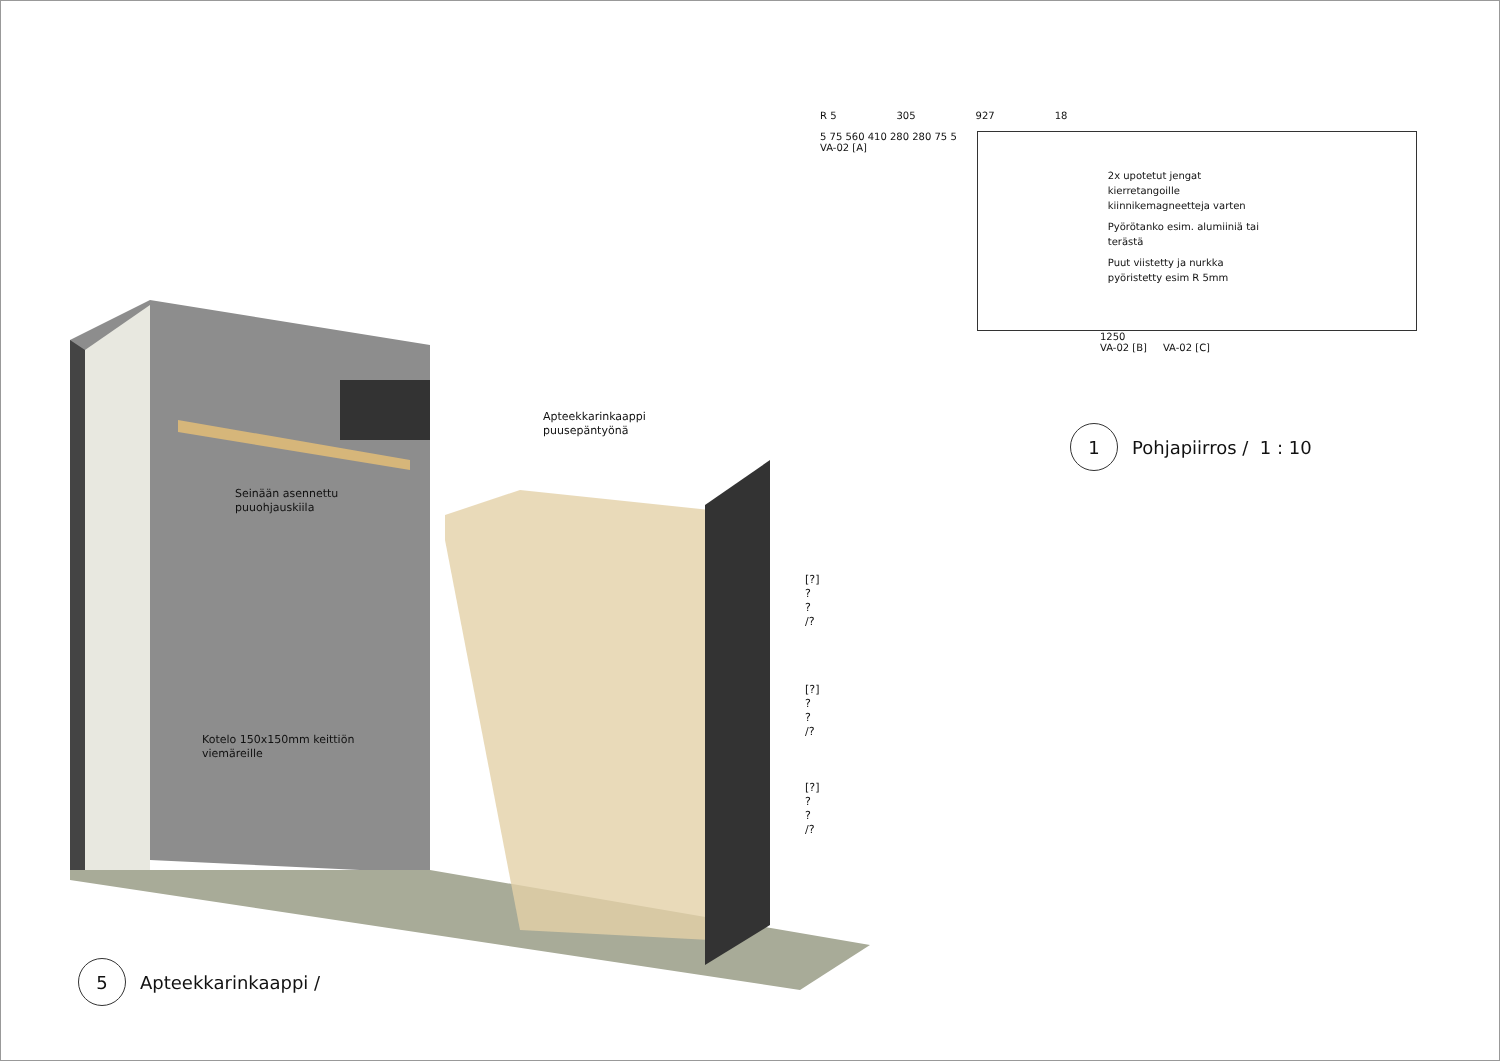Apteekkarinkaappi
puusepäntyönä
Seinään asennettu
puuohjauskiila
Kotelo 150x150mm keittiön
viemäreille
[?] ?
? /?
[?] ?
? /?
[?] ?
? /?
5
Apteekkarinkaappi /
R 5 305 927 18
5 75 560 410 280 280 75 5
VA-02 [A]
2x upotetut jengat
kierretangoille
kiinnikemagneetteja varten
Pyörötanko esim. alumiiniä tai
terästä
Puut viistetty ja nurkka
pyöristetty esim R 5mm
1250
VA-02 [B] VA-02 [C]
1
Pohjapiirros / 1 : 10